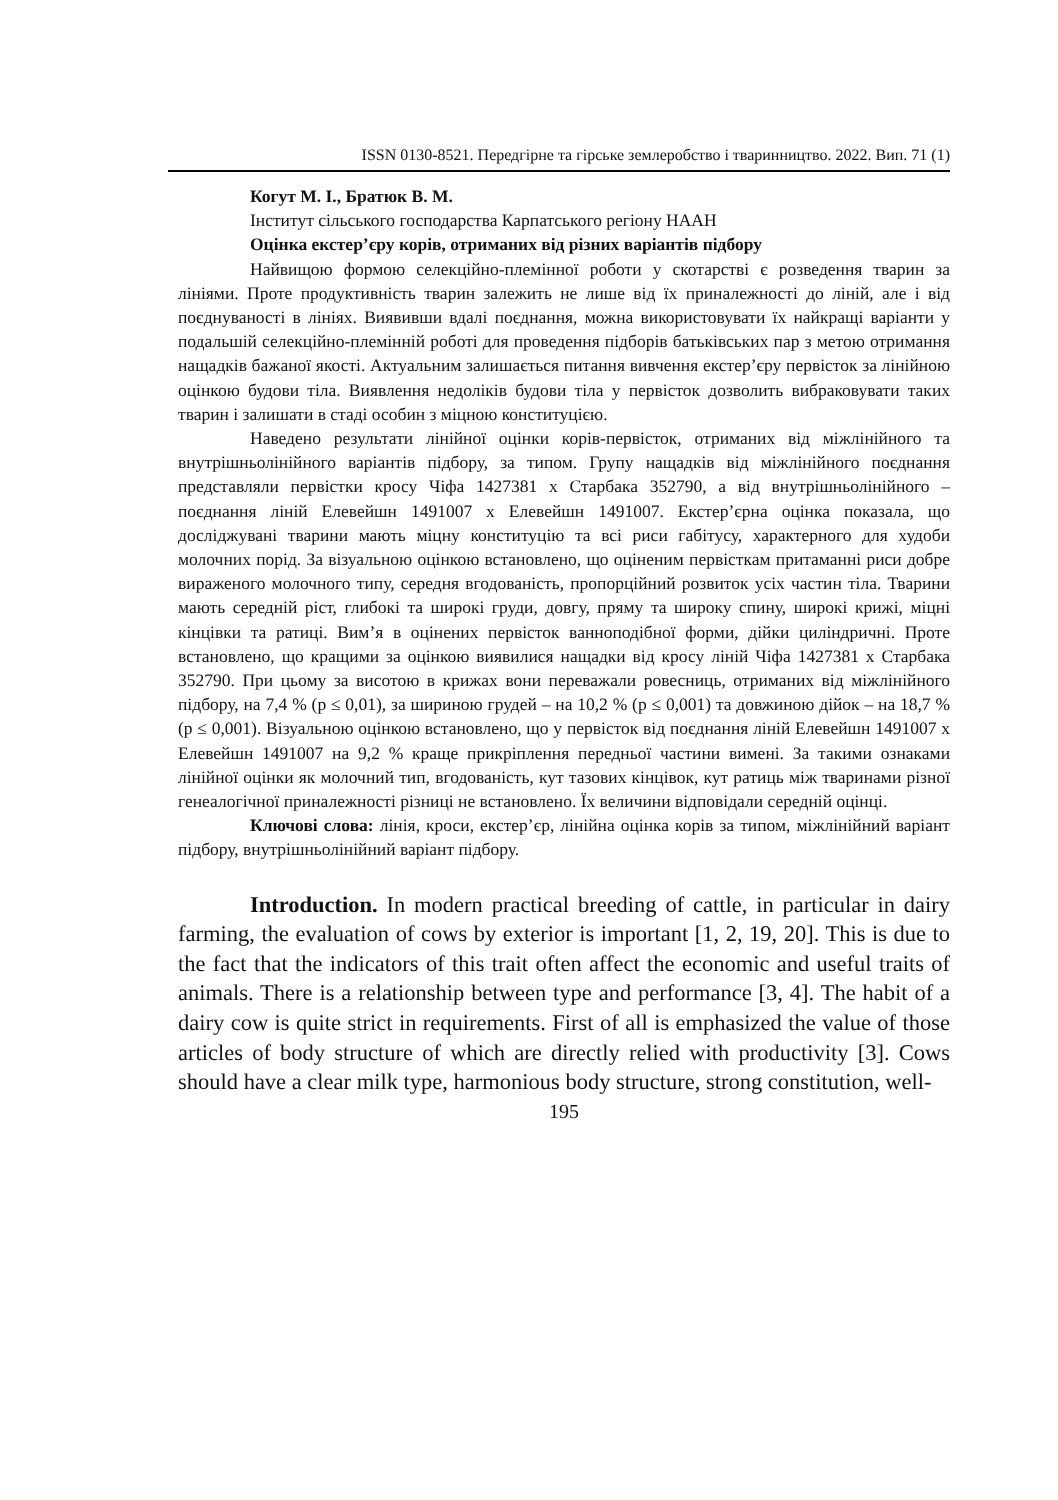ISSN 0130-8521. Передгірне та гірське землеробство і тваринництво. 2022. Вип. 71 (1)
Когут М. І., Братюк В. М.
Інститут сільського господарства Карпатського регіону НААН
Оцінка екстер’єру корів, отриманих від різних варіантів підбору
Найвищою формою селекційно-племінної роботи у скотарстві є розведення тварин за лініями. Проте продуктивність тварин залежить не лише від їх приналежності до ліній, але і від поєднуваності в лініях. Виявивши вдалі поєднання, можна використовувати їх найкращі варіанти у подальшій селекційно-племінній роботі для проведення підборів батьківських пар з метою отримання нащадків бажаної якості. Актуальним залишається питання вивчення екстер’єру первісток за лінійною оцінкою будови тіла. Виявлення недоліків будови тіла у первісток дозволить вибраковувати таких тварин і залишати в стаді особин з міцною конституцією.
Наведено результати лінійної оцінки корів-первісток, отриманих від міжлінійного та внутрішньолінійного варіантів підбору, за типом. Групу нащадків від міжлінійного поєднання представляли первістки кросу Чіфа 1427381 х Старбака 352790, а від внутрішньолінійного – поєднання ліній Елевейшн 1491007 х Елевейшн 1491007. Екстер’єрна оцінка показала, що досліджувані тварини мають міцну конституцію та всі риси габітусу, характерного для худоби молочних порід. За візуальною оцінкою встановлено, що оціненим первісткам притаманні риси добре вираженого молочного типу, середня вгодованість, пропорційний розвиток усіх частин тіла. Тварини мають середній ріст, глибокі та широкі груди, довгу, пряму та широку спину, широкі крижі, міцні кінцівки та ратиці. Вим’я в оцінених первісток ванноподібної форми, дійки циліндричні. Проте встановлено, що кращими за оцінкою виявилися нащадки від кросу ліній Чіфа 1427381 х Старбака 352790. При цьому за висотою в крижах вони переважали ровесниць, отриманих від міжлінійного підбору, на 7,4 % (р ≤ 0,01), за шириною грудей – на 10,2 % (р ≤ 0,001) та довжиною дійок – на 18,7 % (р ≤ 0,001). Візуальною оцінкою встановлено, що у первісток від поєднання ліній Елевейшн 1491007 х Елевейшн 1491007 на 9,2 % краще прикріплення передньої частини вимені. За такими ознаками лінійної оцінки як молочний тип, вгодованість, кут тазових кінцівок, кут ратиць між тваринами різної генеалогічної приналежності різниці не встановлено. Їх величини відповідали середній оцінці.
Ключові слова: лінія, кроси, екстер’єр, лінійна оцінка корів за типом, міжлінійний варіант підбору, внутрішньолінійний варіант підбору.
Introduction. In modern practical breeding of cattle, in particular in dairy farming, the evaluation of cows by exterior is important [1, 2, 19, 20]. This is due to the fact that the indicators of this trait often affect the economic and useful traits of animals. There is a relationship between type and performance [3, 4]. The habit of a dairy cow is quite strict in requirements. First of all is emphasized the value of those articles of body structure of which are directly relied with productivity [3]. Cows should have a clear milk type, harmonious body structure, strong constitution, well-
195